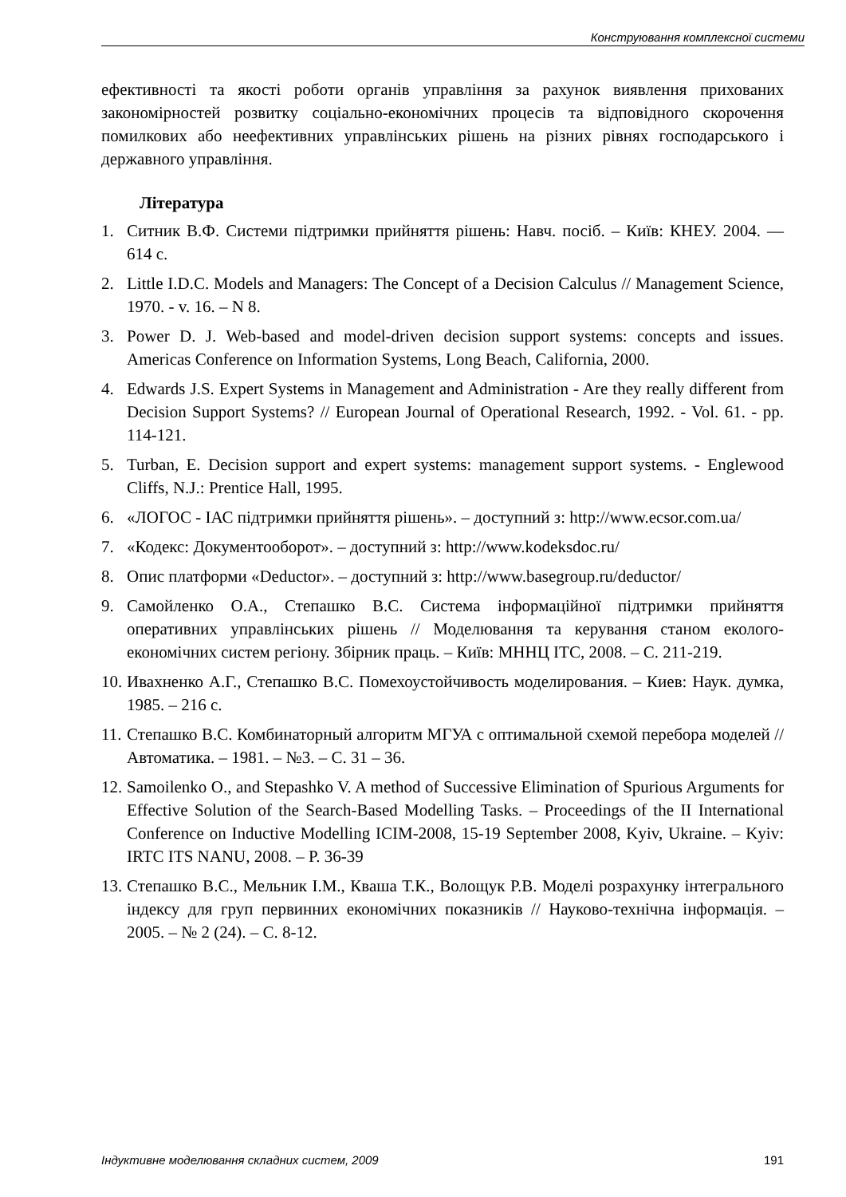Конструювання комплексної системи
ефективності та якості роботи органів управління за рахунок виявлення прихованих закономірностей розвитку соціально-економічних процесів та відповідного скорочення помилкових або неефективних управлінських рішень на різних рівнях господарського і державного управління.
Література
1. Ситник В.Ф. Системи підтримки прийняття рішень: Навч. посіб. – Київ: КНЕУ. 2004. — 614 с.
2. Little I.D.C. Models and Managers: The Concept of a Decision Calculus // Management Science, 1970. - v. 16. – N 8.
3. Power D. J. Web-based and model-driven decision support systems: concepts and issues. Americas Conference on Information Systems, Long Beach, California, 2000.
4. Edwards J.S. Expert Systems in Management and Administration - Are they really different from Decision Support Systems? // European Journal of Operational Research, 1992. - Vol. 61. - pp. 114-121.
5. Turban, E. Decision support and expert systems: management support systems. - Englewood Cliffs, N.J.: Prentice Hall, 1995.
6. «ЛОГОС - ІАС підтримки прийняття рішень». – доступний з: http://www.ecsor.com.ua/
7. «Кодекс: Документооборот». – доступний з: http://www.kodeksdoc.ru/
8. Опис платформи «Deductor». – доступний з: http://www.basegroup.ru/deductor/
9. Самойленко О.А., Степашко В.С. Система інформаційної підтримки прийняття оперативних управлінських рішень // Моделювання та керування станом еколого-економічних систем регіону. Збірник праць. – Київ: МННЦ ІТС, 2008. – С. 211-219.
10. Ивахненко А.Г., Степашко В.С. Помехоустойчивость моделирования. – Киев: Наук. думка, 1985. – 216 с.
11. Степашко В.С. Комбинаторный алгоритм МГУА с оптимальной схемой перебора моделей // Автоматика. – 1981. – №3. – С. 31 – 36.
12. Samoilenko O., and Stepashko V. A method of Successive Elimination of Spurious Arguments for Effective Solution of the Search-Based Modelling Tasks. – Proceedings of the II International Conference on Inductive Modelling ICIM-2008, 15-19 September 2008, Kyiv, Ukraine. – Kyiv: IRTC ITS NANU, 2008. – P. 36-39
13. Степашко В.С., Мельник І.М., Кваша Т.К., Волощук Р.В. Моделі розрахунку інтегрального індексу для груп первинних економічних показників // Науково-технічна інформація. – 2005. – № 2 (24). – С. 8-12.
Індуктивне моделювання складних систем, 2009 191